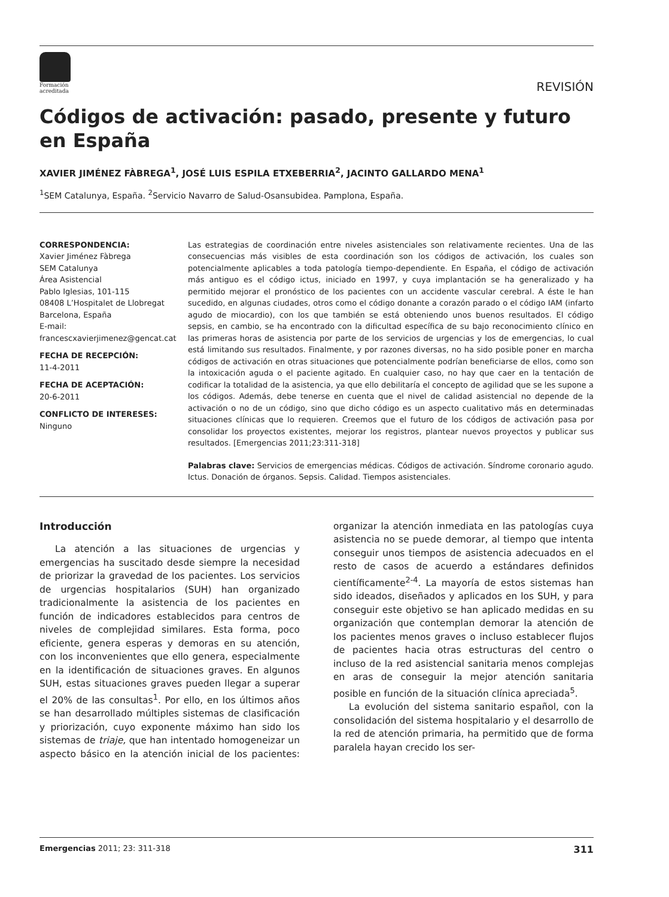Formación
acreditada
REVISIÓN
Códigos de activación: pasado, presente y futuro en España
XAVIER JIMÉNEZ FÀBREGA<sup>1</sup>, JOSÉ LUIS ESPILA ETXEBERRIA<sup>2</sup>, JACINTO GALLARDO MENA<sup>1</sup>
<sup>1</sup> SEM Catalunya, España. <sup>2</sup>Servicio Navarro de Salud-Osansubidea. Pamplona, España.
CORRESPONDENCIA:
Xavier Jiménez Fàbrega
SEM Catalunya
Área Asistencial
Pablo Iglesias, 101-115
08408 L’Hospitalet de Llobregat
Barcelona, España
E-mail:
francescxavierjimenez@gencat.cat
FECHA DE RECEPCIÓN:
11-4-2011
FECHA DE ACEPTACIÓN:
20-6-2011
CONFLICTO DE INTERESES:
Ninguno
Las estrategias de coordinación entre niveles asistenciales son relativamente recientes. Una de las consecuencias más visibles de esta coordinación son los códigos de activación, los cuales son potencialmente aplicables a toda patología tiempo-dependiente. En España, el código de activación más antiguo es el código ictus, iniciado en 1997, y cuya implantación se ha generalizado y ha permitido mejorar el pronóstico de los pacientes con un accidente vascular cerebral. A éste le han sucedido, en algunas ciudades, otros como el código donante a corazón parado o el código IAM (infarto agudo de miocardio), con los que también se está obteniendo unos buenos resultados. El código sepsis, en cambio, se ha encontrado con la dificultad específica de su bajo reconocimiento clínico en las primeras horas de asistencia por parte de los servicios de urgencias y los de emergencias, lo cual está limitando sus resultados. Finalmente, y por razones diversas, no ha sido posible poner en marcha códigos de activación en otras situaciones que potencialmente podrían beneficiarse de ellos, como son la intoxicación aguda o el paciente agitado. En cualquier caso, no hay que caer en la tentación de codificar la totalidad de la asistencia, ya que ello debilitaría el concepto de agilidad que se les supone a los códigos. Además, debe tenerse en cuenta que el nivel de calidad asistencial no depende de la activación o no de un código, sino que dicho código es un aspecto cualitativo más en determinadas situaciones clínicas que lo requieren. Creemos que el futuro de los códigos de activación pasa por consolidar los proyectos existentes, mejorar los registros, plantear nuevos proyectos y publicar sus resultados. [Emergencias 2011;23:311-318]
Palabras clave: Servicios de emergencias médicas. Códigos de activación. Síndrome coronario agudo. Ictus. Donación de órganos. Sepsis. Calidad. Tiempos asistenciales.
Introducción
La atención a las situaciones de urgencias y emergencias ha suscitado desde siempre la necesidad de priorizar la gravedad de los pacientes. Los servicios de urgencias hospitalarios (SUH) han organizado tradicionalmente la asistencia de los pacientes en función de indicadores establecidos para centros de niveles de complejidad similares. Esta forma, poco eficiente, genera esperas y demoras en su atención, con los inconvenientes que ello genera, especialmente en la identificación de situaciones graves. En algunos SUH, estas situaciones graves pueden llegar a superar el 20% de las consultas<sup>1</sup>. Por ello, en los últimos años se han desarrollado múltiples sistemas de clasificación y priorización, cuyo exponente máximo han sido los sistemas de triaje, que han intentado homogeneizar un aspecto básico en la atención inicial de los pacientes: organizar la atención inmediata en las patologías cuya asistencia no se puede demorar, al tiempo que intenta conseguir unos tiempos de asistencia adecuados en el resto de casos de acuerdo a estándares definidos científicamente<sup>2-4</sup>. La mayoría de estos sistemas han sido ideados, diseñados y aplicados en los SUH, y para conseguir este objetivo se han aplicado medidas en su organización que contemplan demorar la atención de los pacientes menos graves o incluso establecer flujos de pacientes hacia otras estructuras del centro o incluso de la red asistencial sanitaria menos complejas en aras de conseguir la mejor atención sanitaria posible en función de la situación clínica apreciada<sup>5</sup>.
La evolución del sistema sanitario español, con la consolidación del sistema hospitalario y el desarrollo de la red de atención primaria, ha permitido que de forma paralela hayan crecido los ser-
Emergencias 2011; 23: 311-318 311